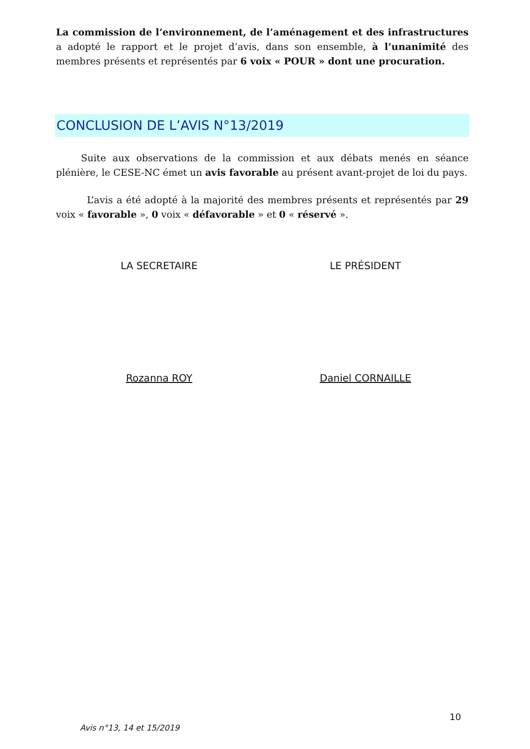La commission de l’environnement, de l’aménagement et des infrastructures a adopté le rapport et le projet d’avis, dans son ensemble, à l’unanimité des membres présents et représentés par 6 voix « POUR » dont une procuration.
CONCLUSION DE L’AVIS N°13/2019
Suite aux observations de la commission et aux débats menés en séance plénière, le CESE-NC émet un avis favorable au présent avant-projet de loi du pays.
L’avis a été adopté à la majorité des membres présents et représentés par 29 voix « favorable », 0 voix « défavorable » et 0 « réservé ».
LA SECRETAIRE LE PRÉSIDENT
Rozanna ROY Daniel CORNAILLE
10
Avis n°13, 14 et 15/2019